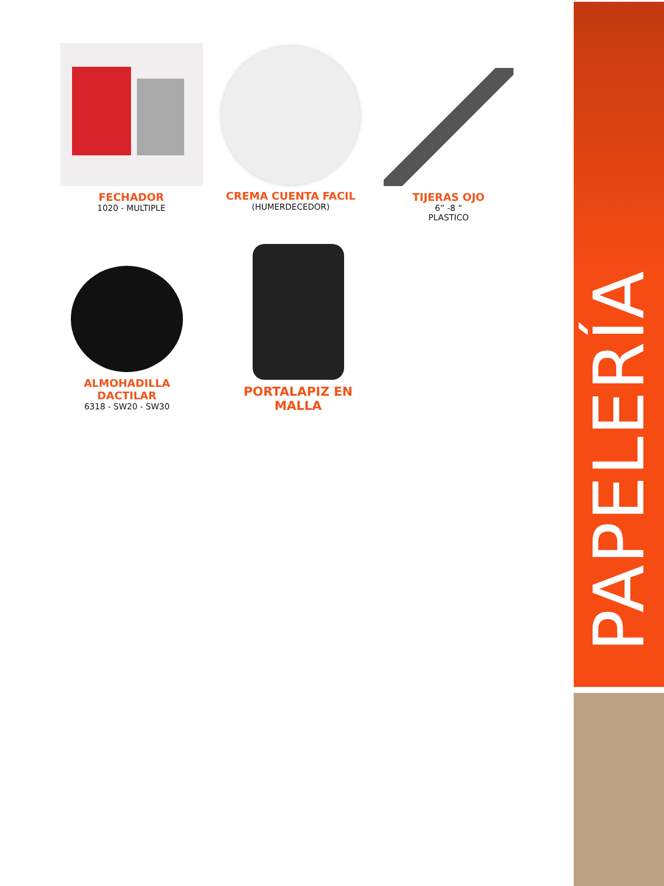PAPELERÍA
FECHADOR
1020 - MULTIPLE
CREMA CUENTA FACIL
(HUMERDECEDOR)
TIJERAS OJO
6” -8 “
PLASTICO
ALMOHADILLA DACTILAR
6318 - SW20 - SW30
PORTALAPIZ EN MALLA